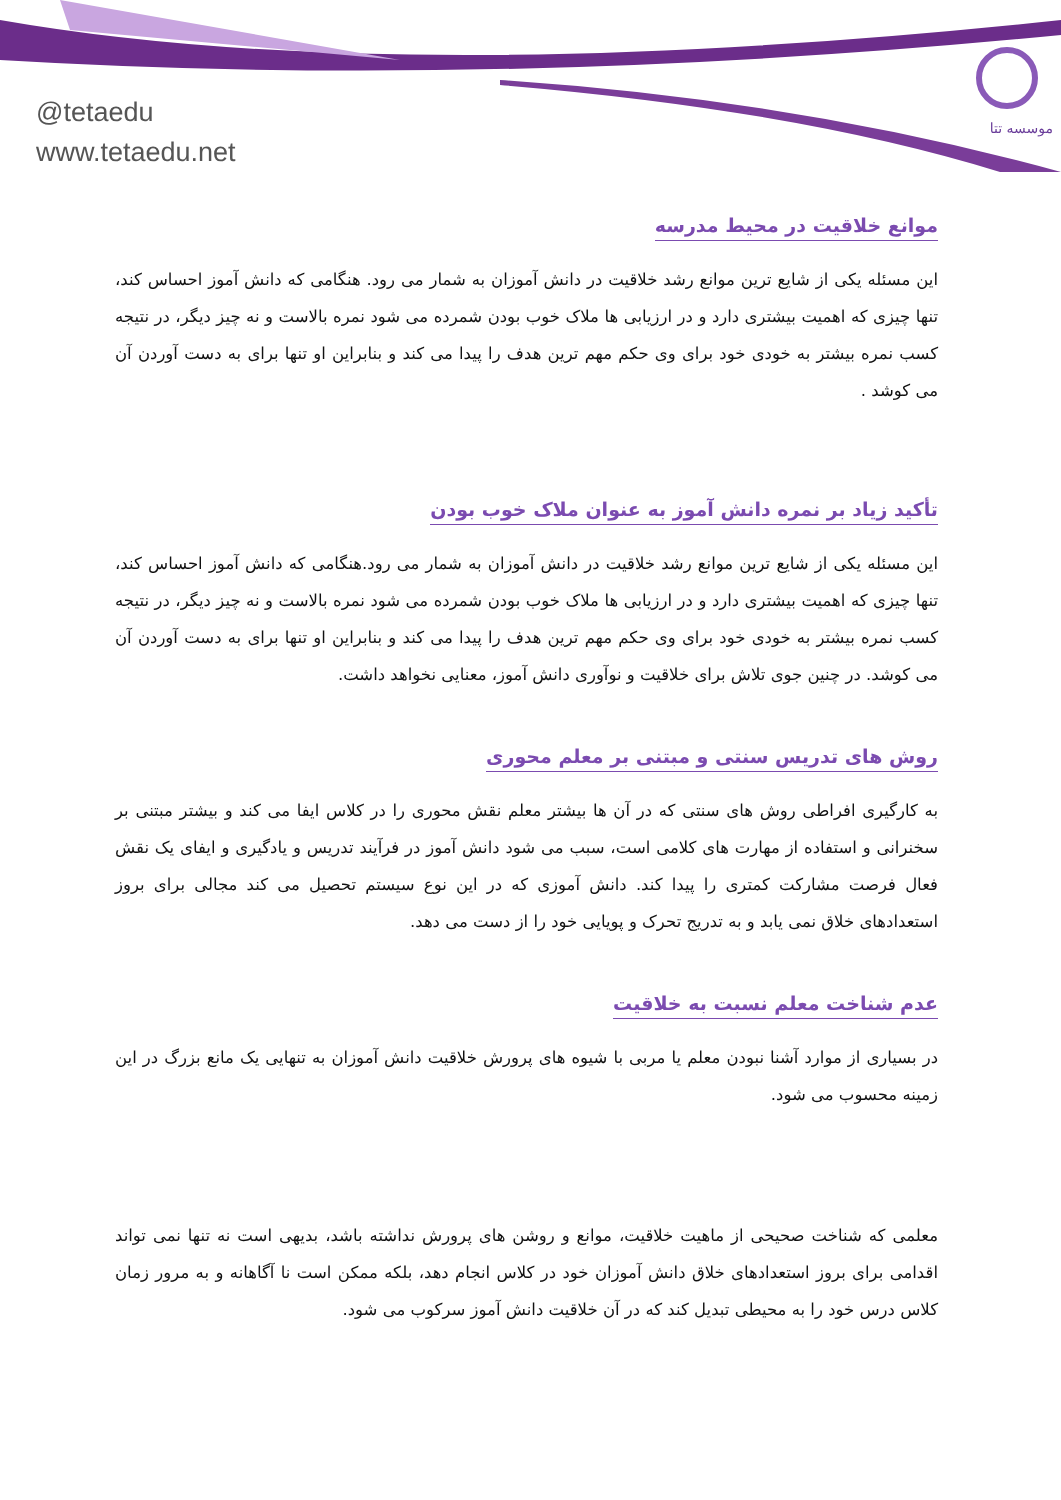@tetaedu
www.tetaedu.net
موسسه تتا
موانع خلاقیت در محیط مدرسه
این مسئله یکی از شایع ترین موانع رشد خلاقیت در دانش آموزان به شمار می رود. هنگامی که دانش آموز احساس کند، تنها چیزی که اهمیت بیشتری دارد و در ارزیابی ها ملاک خوب بودن شمرده می شود نمره بالاست و نه چیز دیگر، در نتیجه کسب نمره بیشتر به خودی خود برای وی حکم مهم ترین هدف را پیدا می کند و بنابراین او تنها برای به دست آوردن آن می کوشد .
تأکید زیاد بر نمره دانش آموز به عنوان ملاک خوب بودن
این مسئله یکی از شایع ترین موانع رشد خلاقیت در دانش آموزان به شمار می رود.هنگامی که دانش آموز احساس کند، تنها چیزی که اهمیت بیشتری دارد و در ارزیابی ها ملاک خوب بودن شمرده می شود نمره بالاست و نه چیز دیگر، در نتیجه کسب نمره بیشتر به خودی خود برای وی حکم مهم ترین هدف را پیدا می کند و بنابراین او تنها برای به دست آوردن آن می کوشد. در چنین جوی تلاش برای خلاقیت و نوآوری دانش آموز، معنایی نخواهد داشت.
روش های تدریس سنتی و مبتنی بر معلم محوری
به کارگیری افراطی روش های سنتی که در آن ها بیشتر معلم نقش محوری را در کلاس ایفا می کند و بیشتر مبتنی بر سخنرانی و استفاده از مهارت های کلامی است، سبب می شود دانش آموز در فرآیند تدریس و یادگیری و ایفای یک نقش فعال فرصت مشارکت کمتری را پیدا کند. دانش آموزی که در این نوع سیستم تحصیل می کند مجالی برای بروز استعدادهای خلاق نمی یابد و به تدریج تحرک و پویایی خود را از دست می دهد.
عدم شناخت معلم نسبت به خلاقیت
در بسیاری از موارد آشنا نبودن معلم یا مربی با شیوه های پرورش خلاقیت دانش آموزان به تنهایی یک مانع بزرگ در این زمینه محسوب می شود.
معلمی که شناخت صحیحی از ماهیت خلاقیت، موانع و روشن های پرورش نداشته باشد، بدیهی است نه تنها نمی تواند اقدامی برای بروز استعدادهای خلاق دانش آموزان خود در کلاس انجام دهد، بلکه ممکن است نا آگاهانه و به مرور زمان کلاس درس خود را به محیطی تبدیل کند که در آن خلاقیت دانش آموز سرکوب می شود.